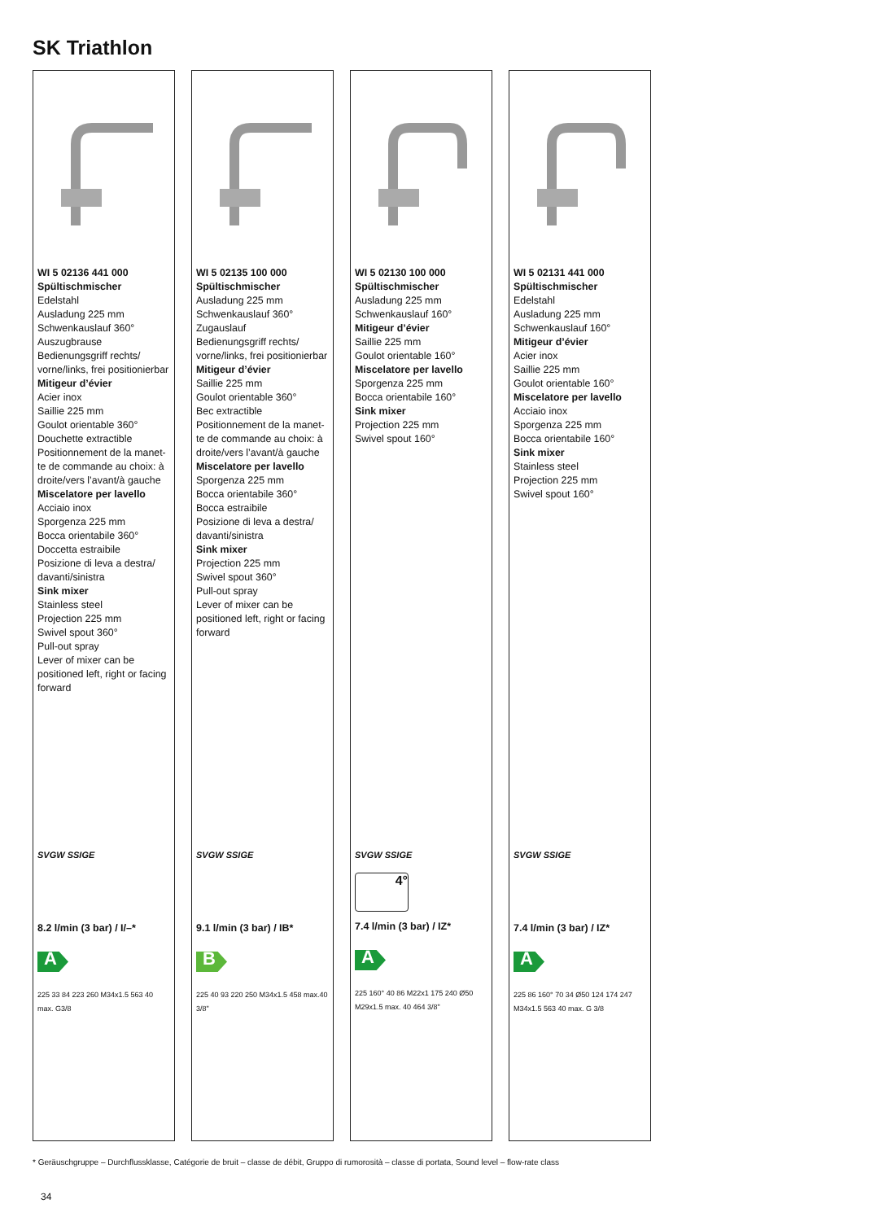SK Triathlon
WI 5 02136 441 000
Spültischmischer
Edelstahl
Ausladung 225 mm
Schwenkauslauf 360°
Auszugbrause
Bedienungsgriff rechts/ vorne/links, frei positionierbar
Mitigeur d’évier
Acier inox
Saillie 225 mm
Goulot orientable 360°
Douchette extractible
Positionnement de la manet­te de commande au choix: à droite/vers l’avant/à gauche
Miscelatore per lavello
Acciaio inox
Sporgenza 225 mm
Bocca orientabile 360°
Doccetta estraibile
Posizione di leva a destra/ davanti/sinistra
Sink mixer
Stainless steel
Projection 225 mm
Swivel spout 360°
Pull-out spray
Lever of mixer can be positioned left, right or facing forward
SVGW SSIGE
8.2 l/min (3 bar) / I/–*
A
225 33 84 223 260 M34x1.5 563 40 max. G3/8
WI 5 02135 100 000
Spültischmischer
Ausladung 225 mm
Schwenkauslauf 360°
Zugauslauf
Bedienungsgriff rechts/ vorne/links, frei positionierbar
Mitigeur d’évier
Saillie 225 mm
Goulot orientable 360°
Bec extractible
Positionnement de la manet­te de commande au choix: à droite/vers l’avant/à gauche
Miscelatore per lavello
Sporgenza 225 mm
Bocca orientabile 360°
Bocca estraibile
Posizione di leva a destra/ davanti/sinistra
Sink mixer
Projection 225 mm
Swivel spout 360°
Pull-out spray
Lever of mixer can be positioned left, right or facing forward
SVGW SSIGE
9.1 l/min (3 bar) / IB*
B
225 40 93 220 250 M34x1.5 458 max.40 3/8"
WI 5 02130 100 000
Spültischmischer
Ausladung 225 mm
Schwenkauslauf 160°
Mitigeur d’évier
Saillie 225 mm
Goulot orientable 160°
Miscelatore per lavello
Sporgenza 225 mm
Bocca orientabile 160°
Sink mixer
Projection 225 mm
Swivel spout 160°
SVGW SSIGE
4°
7.4 l/min (3 bar) / IZ*
A
225 160° 40 86 M22x1 175 240 Ø50 M29x1.5 max. 40 464 3/8"
WI 5 02131 441 000
Spültischmischer
Edelstahl
Ausladung 225 mm
Schwenkauslauf 160°
Mitigeur d’évier
Acier inox
Saillie 225 mm
Goulot orientable 160°
Miscelatore per lavello
Acciaio inox
Sporgenza 225 mm
Bocca orientabile 160°
Sink mixer
Stainless steel
Projection 225 mm
Swivel spout 160°
SVGW SSIGE
7.4 l/min (3 bar) / IZ*
A
225 86 160° 70 34 Ø50 124 174 247 M34x1.5 563 40 max. G 3/8
* Geräuschgruppe – Durchflussklasse, Catégorie de bruit – classe de débit, Gruppo di rumorosità – classe di portata, Sound level – flow-rate class
34